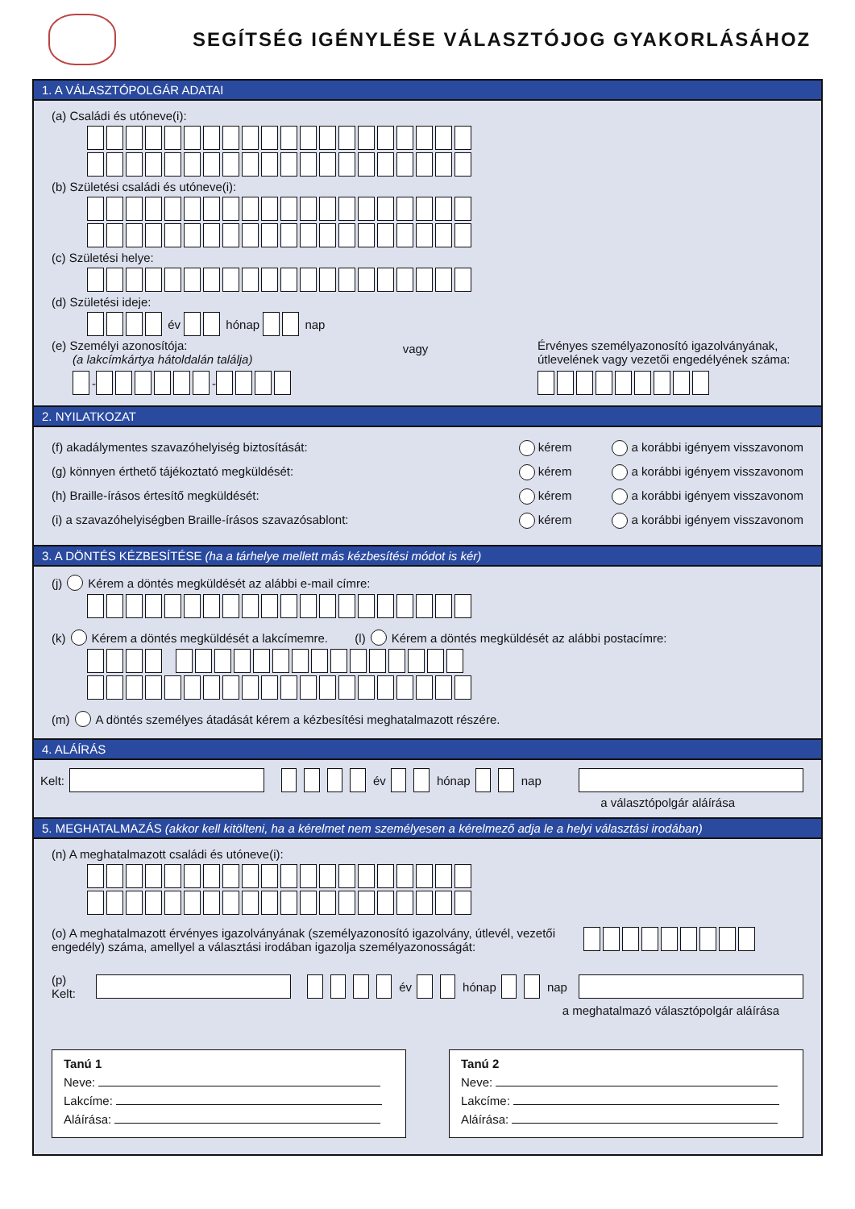SEGÍTSÉG IGÉNYLÉSE VÁLASZTÓJOG GYAKORLÁSÁHOZ
1. A VÁLASZTÓPOLGÁR ADATAI
(a) Családi és utóneve(i):
(b) Születési családi és utóneve(i):
(c) Születési helye:
(d) Születési ideje:
év hónap nap
(e) Személyi azonosítója:
(a lakcímkártya hátoldalán találja)
- -
vagy
Érvényes személyazonosító igazolványának, útlevelének vagy vezetői engedélyének száma:
2. NYILATKOZAT
(f) akadálymentes szavazóhelyiség biztosítását: kérem a korábbi igényem visszavonom
(g) könnyen érthető tájékoztató megküldését: kérem a korábbi igényem visszavonom
(h) Braille-írásos értesítő megküldését: kérem a korábbi igényem visszavonom
(i) a szavazóhelyiségben Braille-írásos szavazósablont: kérem a korábbi igényem visszavonom
3. A DÖNTÉS KÉZBESÍTÉSE (ha a tárhelye mellett más kézbesítési módot is kér)
(j) Kérem a döntés megküldését az alábbi e-mail címre:
(k) Kérem a döntés megküldését a lakcímemre. (l) Kérem a döntés megküldését az alábbi postacímre:
(m) A döntés személyes átadását kérem a kézbesítési meghatalmazott részére.
4. ALÁÍRÁS
Kelt: év hónap nap
a választópolgár aláírása
5. MEGHATALMAZÁS (akkor kell kitölteni, ha a kérelmet nem személyesen a kérelmező adja le a helyi választási irodában)
(n) A meghatalmazott családi és utóneve(i):
(o) A meghatalmazott érvényes igazolványának (személyazonosító igazolvány, útlevél, vezetői engedély) száma, amellyel a választási irodában igazolja személyazonosságát:
(p) Kelt: év hónap nap
a meghatalmazó választópolgár aláírása
Tanú 1
Neve:
Lakcíme:
Aláírása:
Tanú 2
Neve:
Lakcíme:
Aláírása: